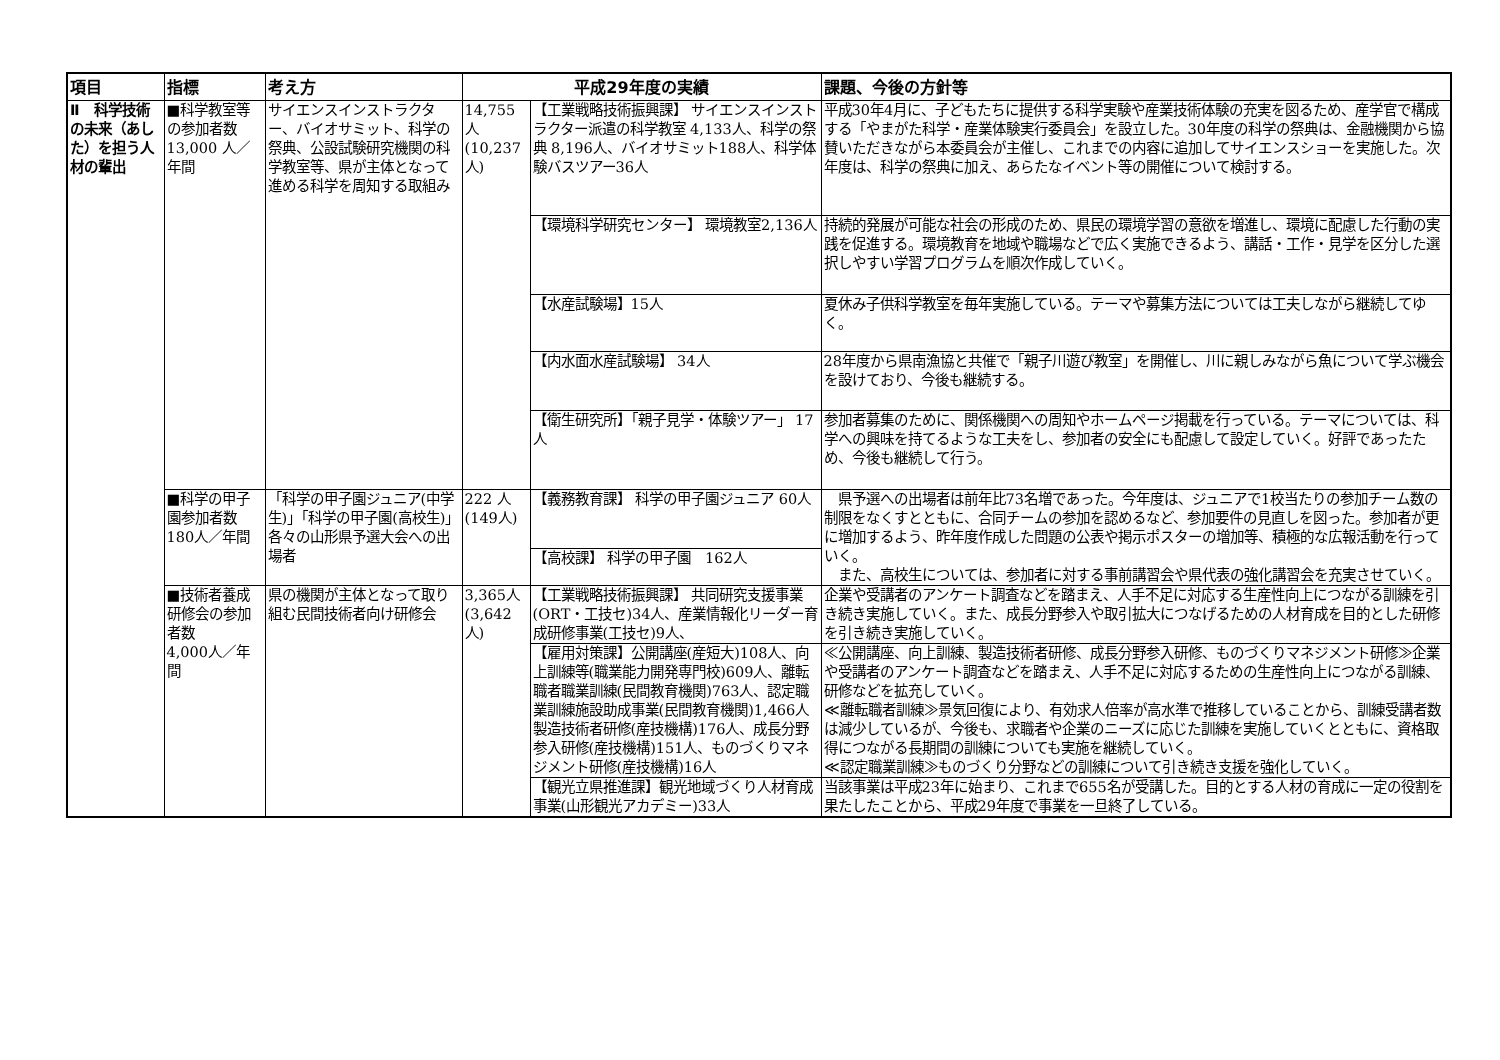| 項目 | 指標 | 考え方 | 平成29年度の実績 | | 課題、今後の方針等 |
| --- | --- | --- | --- | --- | --- |
| Ⅱ 科学技術の未来（あした）を担う人材の輩出 | ■科学教室等の参加者数 13,000 人／年間 | サイエンスインストラクター、バイオサミット、科学の祭典、公設試験研究機関の科学教室等、県が主体となって進める科学を周知する取組み | 14,755人 (10,237人) | 【工業戦略技術振興課】 サイエンスインストラクター派遣の科学教室 4,133人、科学の祭典 8,196人、バイオサミット188人、科学体験バスツアー36人 | 平成30年4月に、子どもたちに提供する科学実験や産業技術体験の充実を図るため、産学官で構成する「やまがた科学・産業体験実行委員会」を設立した。30年度の科学の祭典は、金融機関から協賛いただきながら本委員会が主催し、これまでの内容に追加してサイエンスショーを実施した。次年度は、科学の祭典に加え、あらたなイベント等の開催について検討する。 |
| | | | | 【環境科学研究センター】 環境教室2,136人 | 持続的発展が可能な社会の形成のため、県民の環境学習の意欲を増進し、環境に配慮した行動の実践を促進する。環境教育を地域や職場などで広く実施できるよう、講話・工作・見学を区分した選択しやすい学習プログラムを順次作成していく。 |
| | | | | 【水産試験場】15人 | 夏休み子供科学教室を毎年実施している。テーマや募集方法については工夫しながら継続してゆく。 |
| | | | | 【内水面水産試験場】 34人 | 28年度から県南漁協と共催で「親子川遊び教室」を開催し、川に親しみながら魚について学ぶ機会を設けており、今後も継続する。 |
| | | | | 【衛生研究所】「親子見学・体験ツアー」 17人 | 参加者募集のために、関係機関への周知やホームページ掲載を行っている。テーマについては、科学への興味を持てるような工夫をし、参加者の安全にも配慮して設定していく。好評であったため、今後も継続して行う。 |
| | ■科学の甲子園参加者数 180人／年間 | 「科学の甲子園ジュニア(中学生)」「科学の甲子園(高校生)」各々の山形県予選大会への出場者 | 222 人(149人) | 【義務教育課】 科学の甲子園ジュニア 60人 | 県予選への出場者は前年比73名増であった。今年度は、ジュニアで1校当たりの参加チーム数の制限をなくすとともに、合同チームの参加を認めるなど、参加要件の見直しを図った。参加者が更に増加するよう、昨年度作成した問題の公表や掲示ポスターの増加等、積極的な広報活動を行っていく。 また、高校生については、参加者に対する事前講習会や県代表の強化講習会を充実させていく。 |
| | | | | 【高校課】 科学の甲子園 162人 | |
| | ■技術者養成研修会の参加者数 4,000人／年間 | 県の機関が主体となって取り組む民間技術者向け研修会 | 3,365人(3,642人) | 【工業戦略技術振興課】 共同研究支援事業(ORT・工技セ)34人、産業情報化リーダー育成研修事業(工技セ)9人、 | 企業や受講者のアンケート調査などを踏まえ、人手不足に対応する生産性向上につながる訓練を引き続き実施していく。また、成長分野参入や取引拡大につなげるための人材育成を目的とした研修を引き続き実施していく。 |
| | | | | 【雇用対策課】公開講座(産短大)108人、向上訓練等(職業能力開発専門校)609人、離転職者職業訓練(民間教育機関)763人、認定職業訓練施設助成事業(民間教育機関)1,466人 製造技術者研修(産技機構)176人、成長分野参入研修(産技機構)151人、ものづくりマネジメント研修(産技機構)16人 | ≪公開講座、向上訓練、製造技術者研修、成長分野参入研修、ものづくりマネジメント研修≫企業や受講者のアンケート調査などを踏まえ、人手不足に対応するための生産性向上につながる訓練、研修などを拡充していく。 ≪離転職者訓練≫景気回復により、有効求人倍率が高水準で推移していることから、訓練受講者数は減少しているが、今後も、求職者や企業のニーズに応じた訓練を実施していくとともに、資格取得につながる長期間の訓練についても実施を継続していく。 ≪認定職業訓練≫ものづくり分野などの訓練について引き続き支援を強化していく。 |
| | | | | 【観光立県推進課】観光地域づくり人材育成事業(山形観光アカデミー)33人 | 当該事業は平成23年に始まり、これまで655名が受講した。目的とする人材の育成に一定の役割を果たしたことから、平成29年度で事業を一旦終了している。 |